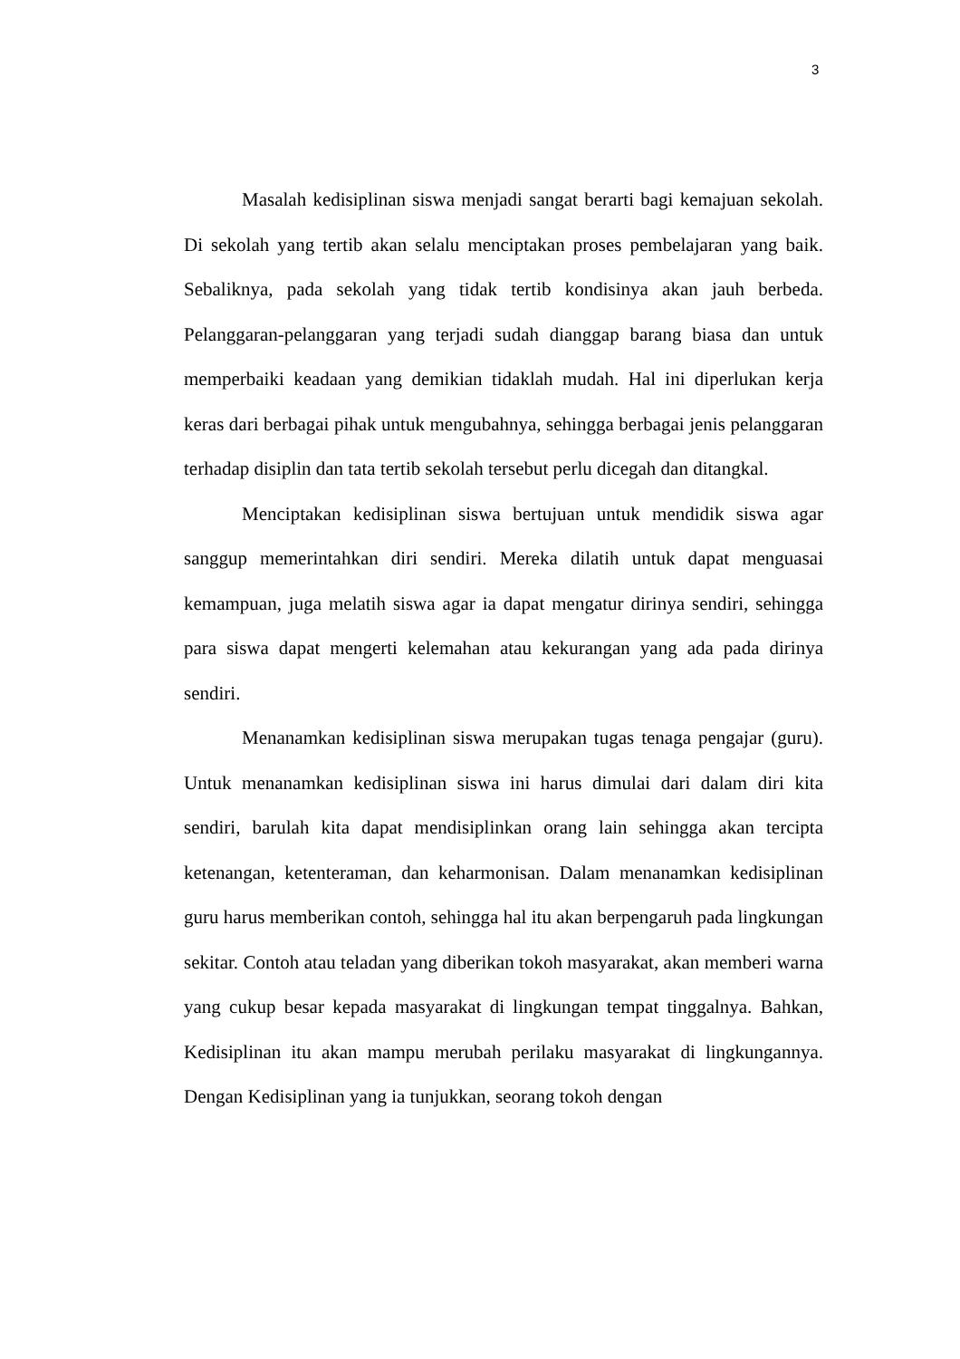3
Masalah kedisiplinan siswa menjadi sangat berarti bagi kemajuan sekolah. Di sekolah yang tertib akan selalu menciptakan proses pembelajaran yang baik. Sebaliknya, pada sekolah yang tidak tertib kondisinya akan jauh berbeda. Pelanggaran-pelanggaran yang terjadi sudah dianggap barang biasa dan untuk memperbaiki keadaan yang demikian tidaklah mudah. Hal ini diperlukan kerja keras dari berbagai pihak untuk mengubahnya, sehingga berbagai jenis pelanggaran terhadap disiplin dan tata tertib sekolah tersebut perlu dicegah dan ditangkal.
Menciptakan kedisiplinan siswa bertujuan untuk mendidik siswa agar sanggup memerintahkan diri sendiri. Mereka dilatih untuk dapat menguasai kemampuan, juga melatih siswa agar ia dapat mengatur dirinya sendiri, sehingga para siswa dapat mengerti kelemahan atau kekurangan yang ada pada dirinya sendiri.
Menanamkan kedisiplinan siswa merupakan tugas tenaga pengajar (guru). Untuk menanamkan kedisiplinan siswa ini harus dimulai dari dalam diri kita sendiri, barulah kita dapat mendisiplinkan orang lain sehingga akan tercipta ketenangan, ketenteraman, dan keharmonisan. Dalam menanamkan kedisiplinan guru harus memberikan contoh, sehingga hal itu akan berpengaruh pada lingkungan sekitar. Contoh atau teladan yang diberikan tokoh masyarakat, akan memberi warna yang cukup besar kepada masyarakat di lingkungan tempat tinggalnya. Bahkan, Kedisiplinan itu akan mampu merubah perilaku masyarakat di lingkungannya. Dengan Kedisiplinan yang ia tunjukkan, seorang tokoh dengan